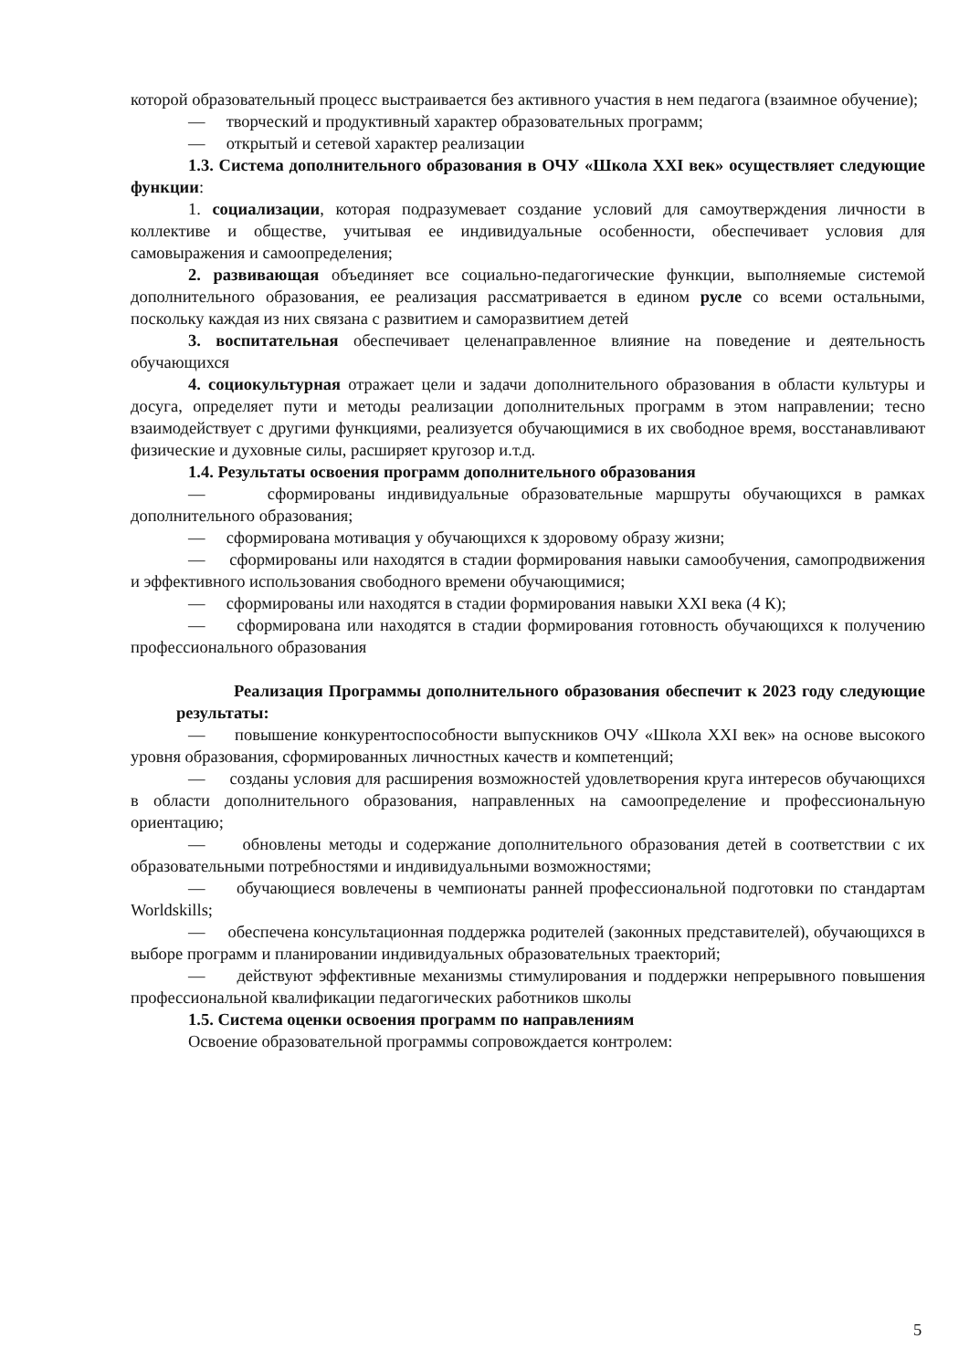которой образовательный процесс выстраивается без активного участия в нем педагога (взаимное обучение);
— творческий и продуктивный характер образовательных программ;
— открытый и сетевой характер реализации
1.3. Система дополнительного образования в ОЧУ «Школа XXI век» осуществляет следующие функции:
1. социализации, которая подразумевает создание условий для самоутверждения личности в коллективе и обществе, учитывая ее индивидуальные особенности, обеспечивает условия для самовыражения и самоопределения;
2. развивающая объединяет все социально-педагогические функции, выполняемые системой дополнительного образования, ее реализация рассматривается в едином русле со всеми остальными, поскольку каждая из них связана с развитием и саморазвитием детей
3. воспитательная обеспечивает целенаправленное влияние на поведение и деятельность обучающихся
4. социокультурная отражает цели и задачи дополнительного образования в области культуры и досуга, определяет пути и методы реализации дополнительных программ в этом направлении; тесно взаимодействует с другими функциями, реализуется обучающимися в их свободное время, восстанавливают физические и духовные силы, расширяет кругозор и.т.д.
1.4. Результаты освоения программ дополнительного образования
— сформированы индивидуальные образовательные маршруты обучающихся в рамках дополнительного образования;
— сформирована мотивация у обучающихся к здоровому образу жизни;
— сформированы или находятся в стадии формирования навыки самообучения, самопродвижения и эффективного использования свободного времени обучающимися;
— сформированы или находятся в стадии формирования навыки XXI века (4 К);
— сформирована или находятся в стадии формирования готовность обучающихся к получению профессионального образования
Реализация Программы дополнительного образования обеспечит к 2023 году следующие результаты:
— повышение конкурентоспособности выпускников ОЧУ «Школа XXI век» на основе высокого уровня образования, сформированных личностных качеств и компетенций;
— созданы условия для расширения возможностей удовлетворения круга интересов обучающихся в области дополнительного образования, направленных на самоопределение и профессиональную ориентацию;
— обновлены методы и содержание дополнительного образования детей в соответствии с их образовательными потребностями и индивидуальными возможностями;
— обучающиеся вовлечены в чемпионаты ранней профессиональной подготовки по стандартам Worldskills;
— обеспечена консультационная поддержка родителей (законных представителей), обучающихся в выборе программ и планировании индивидуальных образовательных траекторий;
— действуют эффективные механизмы стимулирования и поддержки непрерывного повышения профессиональной квалификации педагогических работников школы
1.5. Система оценки освоения программ по направлениям
Освоение образовательной программы сопровождается контролем:
5